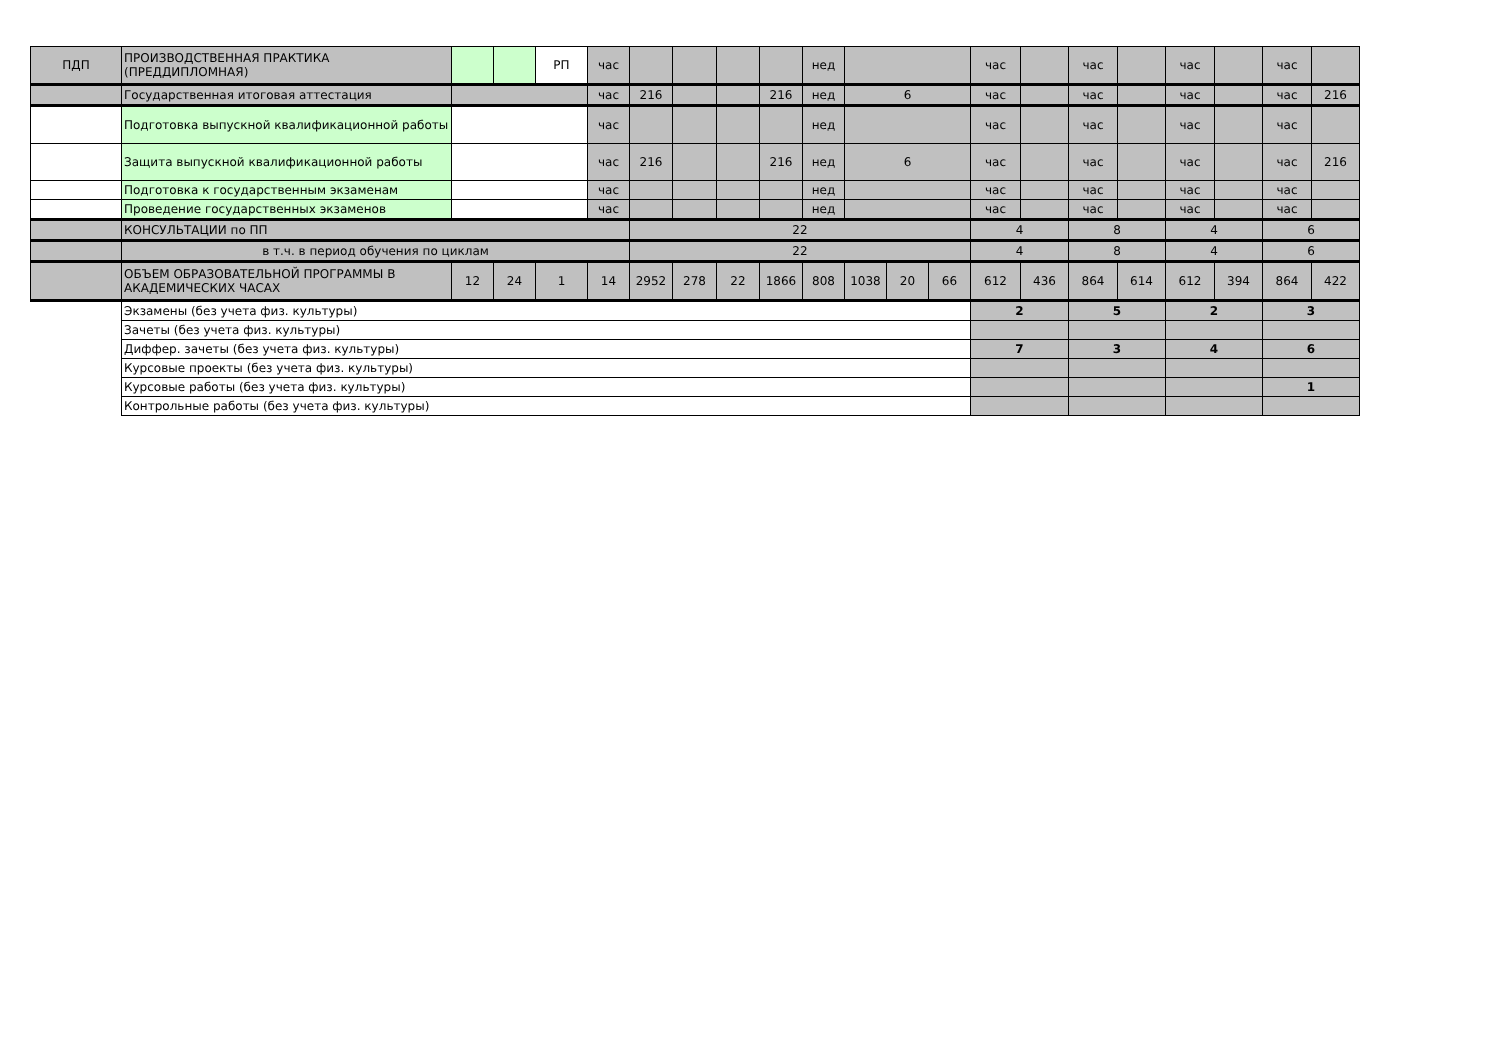| ПДП | ПРОИЗВОДСТВЕННАЯ ПРАКТИКА (ПРЕДДИПЛОМНАЯ) | | | РП | час | | | | | нед | | | | час | | час | | час | | час | |
| | Государственная итоговая аттестация | | | | час | 216 | | | 216 | нед | 6 | | | час | | час | | час | | час | 216 |
| | Подготовка выпускной квалификационной работы | | | | час | | | | | нед | | | | час | | час | | час | | час | |
| | Защита выпускной квалификационной работы | | | | час | 216 | | | 216 | нед | 6 | | | час | | час | | час | | час | 216 |
| | Подготовка к государственным экзаменам | | | | час | | | | | нед | | | | час | | час | | час | | час | |
| | Проведение государственных экзаменов | | | | час | | | | | нед | | | | час | | час | | час | | час | |
| | КОНСУЛЬТАЦИИ по ПП | | | | | 22 | | | | | | | | 4 | | 8 | | 4 | | 6 | |
| | в т.ч. в период обучения по циклам | | | | | 22 | | | | | | | | 4 | | 8 | | 4 | | 6 | |
| | ОБЪЕМ ОБРАЗОВАТЕЛЬНОЙ ПРОГРАММЫ В АКАДЕМИЧЕСКИХ ЧАСАХ | 12 | 24 | 1 | 14 | 2952 | 278 | 22 | 1866 | 808 | 1038 | 20 | 66 | 612 | 436 | 864 | 614 | 612 | 394 | 864 | 422 |
| | Экзамены (без учета физ. культуры) | | | | | | | | | | | | | 2 | | 5 | | 2 | | 3 | |
| | Зачеты (без учета физ. культуры) | | | | | | | | | | | | | | | | | | | | |
| | Диффер. зачеты (без учета физ. культуры) | | | | | | | | | | | | | 7 | | 3 | | 4 | | 6 | |
| | Курсовые проекты (без учета физ. культуры) | | | | | | | | | | | | | | | | | | | | |
| | Курсовые работы (без учета физ. культуры) | | | | | | | | | | | | | | | | | | | 1 | |
| | Контрольные работы (без учета физ. культуры) | | | | | | | | | | | | | | | | | | | | |